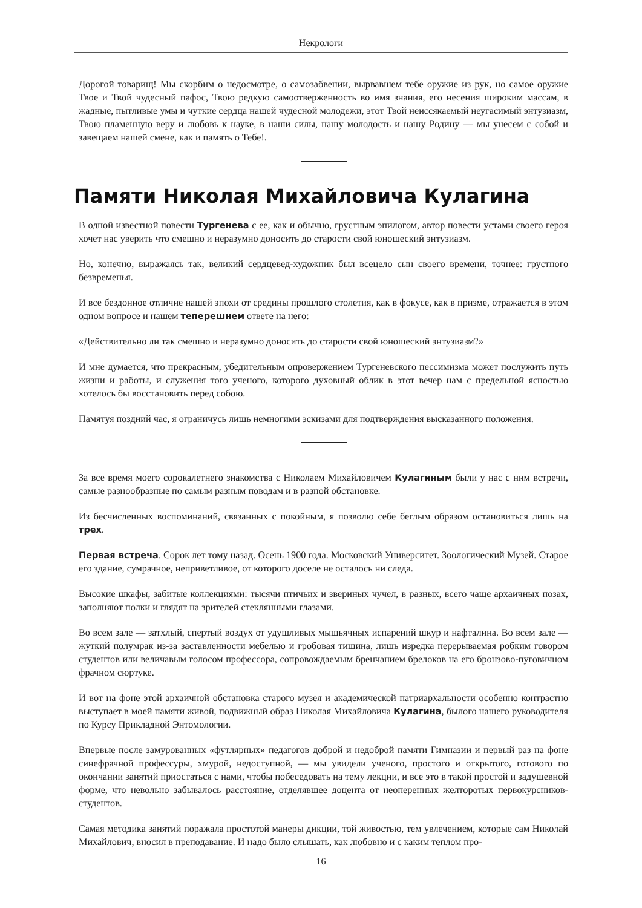Некрологи
Дорогой товарищ! Мы скорбим о недосмотре, о самозабвении, вырвавшем тебе оружие из рук, но самое оружие Твое и Твой чудесный пафос, Твою редкую самоотверженность во имя знания, его несения широким массам, в жадные, пытливые умы и чуткие сердца нашей чудесной молодежи, этот Твой неиссякаемый неугасимый энтузиазм, Твою пламенную веру и любовь к науке, в наши силы, нашу молодость и нашу Родину — мы унесем с собой и завещаем нашей смене, как и память о Тебе!.
Памяти Николая Михайловича Кулагина
В одной известной повести Тургенева с ее, как и обычно, грустным эпилогом, автор повести устами своего героя хочет нас уверить что смешно и неразумно доносить до старости свой юношеский энтузиазм.
Но, конечно, выражаясь так, великий сердцевед-художник был всецело сын своего времени, точнее: грустного безвременья.
И все бездонное отличие нашей эпохи от средины прошлого столетия, как в фокусе, как в призме, отражается в этом одном вопросе и нашем теперешнем ответе на него:
«Действительно ли так смешно и неразумно доносить до старости свой юношеский энтузиазм?»
И мне думается, что прекрасным, убедительным опровержением Тургеневского пессимизма может послужить путь жизни и работы, и служения того ученого, которого духовный облик в этот вечер нам с предельной ясностью хотелось бы восстановить перед собою.
Памятуя поздний час, я ограничусь лишь немногими эскизами для подтверждения высказанного положения.
За все время моего сорокалетнего знакомства с Николаем Михайловичем Кулагиным были у нас с ним встречи, самые разнообразные по самым разным поводам и в разной обстановке.
Из бесчисленных воспоминаний, связанных с покойным, я позволю себе беглым образом остановиться лишь на трех.
Первая встреча. Сорок лет тому назад. Осень 1900 года. Московский Университет. Зоологический Музей. Старое его здание, сумрачное, неприветливое, от которого доселе не осталось ни следа.
Высокие шкафы, забитые коллекциями: тысячи птичьих и звериных чучел, в разных, всего чаще архаичных позах, заполняют полки и глядят на зрителей стеклянными глазами.
Во всем зале — затхлый, спертый воздух от удушливых мышьячных испарений шкур и нафталина. Во всем зале — жуткий полумрак из-за заставленности мебелью и гробовая тишина, лишь изредка перерываемая робким говором студентов или величавым голосом профессора, сопровождаемым бренчанием брелоков на его бронзово-пуговичном фрачном сюртуке.
И вот на фоне этой архаичной обстановка старого музея и академической патриархальности особенно контрастно выступает в моей памяти живой, подвижный образ Николая Михайловича Кулагина, былого нашего руководителя по Курсу Прикладной Энтомологии.
Впервые после замурованных «футлярных» педагогов доброй и недоброй памяти Гимназии и первый раз на фоне синефрачной профессуры, хмурой, недоступной, — мы увидели ученого, простого и открытого, готового по окончании занятий приостаться с нами, чтобы побеседовать на тему лекции, и все это в такой простой и задушевной форме, что невольно забывалось расстояние, отделявшее доцента от неоперенных желторотых первокурсников-студентов.
Самая методика занятий поражала простотой манеры дикции, той живостью, тем увлечением, которые сам Николай Михайлович, вносил в преподавание. И надо было слышать, как любовно и с каким теплом про-
16